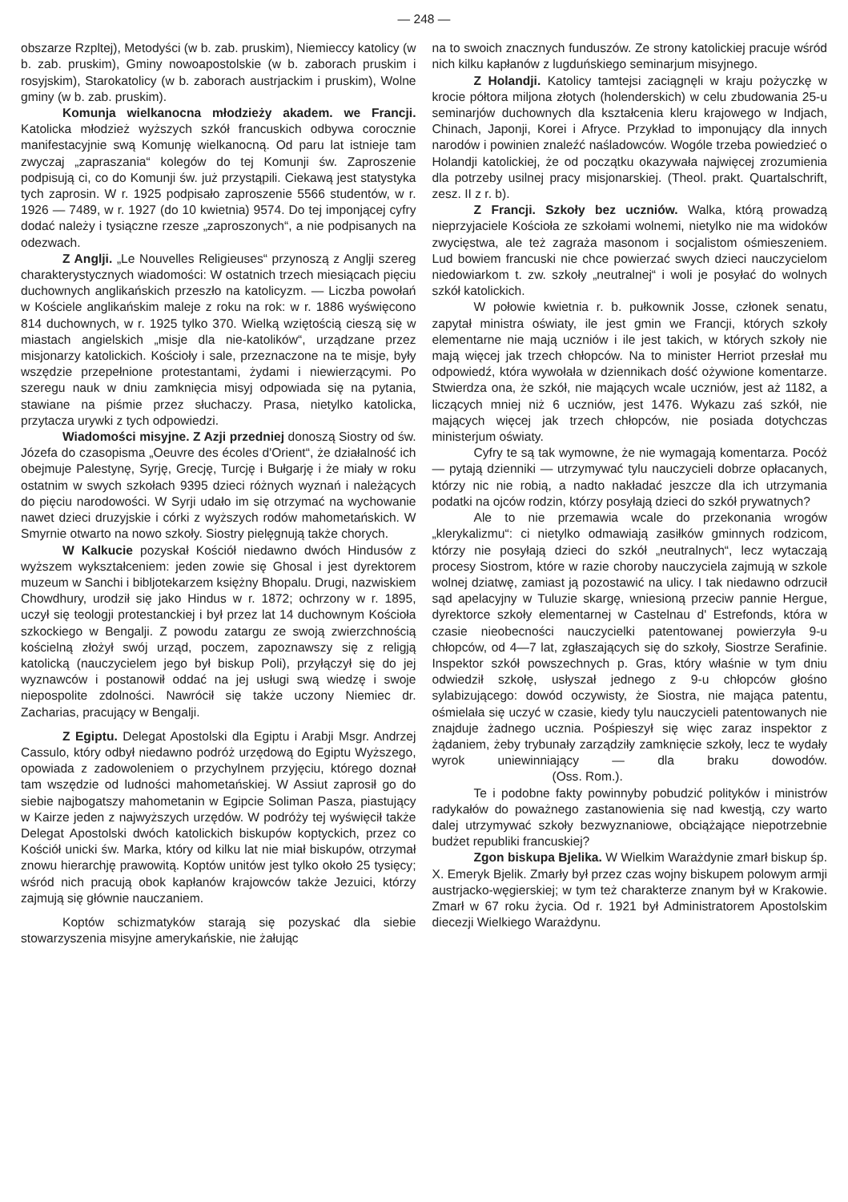— 248 —
obszarze Rzpltej), Metodyści (w b. zab. pruskim), Niemieccy katolicy (w b. zab. pruskim), Gminy nowoapostolskie (w b. zaborach pruskim i rosyjskim), Starokatolicy (w b. zaborach austrjackim i pruskim), Wolne gminy (w b. zab. pruskim).
Komunja wielkanocna młodzieży akadem. we Francji. Katolicka młodzież wyższych szkół francuskich odbywa corocznie manifestacyjnie swą Komunję wielkanocną. Od paru lat istnieje tam zwyczaj „zapraszania“ kolegów do tej Komunji św. Zaproszenie podpisują ci, co do Komunji św. już przystąpili. Ciekawą jest statystyka tych zaprosin. W r. 1925 podpisało zaproszenie 5566 studentów, w r. 1926 — 7489, w r. 1927 (do 10 kwietnia) 9574. Do tej imponjącej cyfry dodać należy i tysiączne rzesze „zaproszonych“, a nie podpisanych na odezwach.
Z Anglji. „Le Nouvelles Religieuses“ przynoszą z Anglji szereg charakterystycznych wiadomości: W ostatnich trzech miesiącach pięciu duchownych anglikańskich przeszło na katolicyzm. — Liczba powołań w Kościele anglikańskim maleje z roku na rok: w r. 1886 wyświęcono 814 duchownych, w r. 1925 tylko 370. Wielką wziętością cieszą się w miastach angielskich „misje dla nie-katolików“, urządzane przez misjonarzy katolickich. Kościoły i sale, przeznaczone na te misje, były wszędzie przepełnione protestantami, żydami i niewierzącymi. Po szeregu nauk w dniu zamknięcia misyj odpowiada się na pytania, stawiane na piśmie przez słuchaczy. Prasa, nietylko katolicka, przytacza urywki z tych odpowiedzi.
Wiadomości misyjne. Z Azji przedniej donoszą Siostry od św. Józefa do czasopisma „Oeuvre des écoles d'Orient“, że działalność ich obejmuje Palestynę, Syrję, Grecję, Turcję i Bułgarję i że miały w roku ostatnim w swych szkołach 9395 dzieci różnych wyznań i należących do pięciu narodowości. W Syrji udało im się otrzymać na wychowanie nawet dzieci druzyjskie i córki z wyższych rodów mahometańskich. W Smyrnie otwarto na nowo szkoły. Siostry pielęgnują także chorych.
W Kalkucie pozyskał Kościół niedawno dwóch Hindusów z wyższem wykształceniem: jeden zowie się Ghosal i jest dyrektorem muzeum w Sanchi i bibljotekarzem księżny Bhopalu. Drugi, nazwiskiem Chowdhury, urodził się jako Hindus w r. 1872; ochrzony w r. 1895, uczył się teologji protestanckiej i był przez lat 14 duchownym Kościoła szkockiego w Bengalji. Z powodu zatargu ze swoją zwierzchnością kościelną złożył swój urząd, poczem, zapoznawszy się z religją katolicką (nauczycielem jego był biskup Poli), przyłączył się do jej wyznawców i postanowił oddać na jej usługi swą wiedzę i swoje niepospolite zdolności. Nawrócił się także uczony Niemiec dr. Zacharias, pracujący w Bengalji.
Z Egiptu. Delegat Apostolski dla Egiptu i Arabji Msgr. Andrzej Cassulo, który odbył niedawno podróż urzędową do Egiptu Wyższego, opowiada z zadowoleniem o przychylnem przyjęciu, którego doznał tam wszędzie od ludności mahometańskiej. W Assiut zaprosił go do siebie najbogatszy mahometanin w Egipcie Soliman Pasza, piastujący w Kairze jeden z najwyższych urzędów. W podróży tej wyświęcił także Delegat Apostolski dwóch katolickich biskupów koptyckich, przez co Kościół unicki św. Marka, który od kilku lat nie miał biskupów, otrzymał znowu hierarchję prawowitą. Koptów unitów jest tylko około 25 tysięcy; wśród nich pracują obok kapłanów krajowców także Jezuici, którzy zajmują się głównie nauczaniem.
Koptów schizmatyków starają się pozyskać dla siebie stowarzyszenia misyjne amerykańskie, nie żałując
na to swoich znacznych funduszów. Ze strony katolickiej pracuje wśród nich kilku kapłanów z lugduńskiego seminarjum misyjnego.
Z Holandji. Katolicy tamtejsi zaciągnęli w kraju pożyczkę w krocie półtora miljona złotych (holenderskich) w celu zbudowania 25-u seminarjów duchownych dla kształcenia kleru krajowego w Indjach, Chinach, Japonji, Korei i Afryce. Przykład to imponujący dla innych narodów i powinien znaleźć naśladowców. Wogóle trzeba powiedzieć o Holandji katolickiej, że od początku okazywała najwięcej zrozumienia dla potrzeby usilnej pracy misjonarskiej. (Theol. prakt. Quartalschrift, zesz. II z r. b).
Z Francji. Szkoły bez uczniów. Walka, którą prowadzą nieprzyjaciele Kościoła ze szkołami wolnemi, nietylko nie ma widoków zwycięstwa, ale też zagraża masonom i socjalistom ośmieszeniem. Lud bowiem francuski nie chce powierzać swych dzieci nauczycielom niedowiarkom t. zw. szkoły „neutralnej“ i woli je posyłać do wolnych szkół katolickich.
W połowie kwietnia r. b. pułkownik Josse, członek senatu, zapytał ministra oświaty, ile jest gmin we Francji, których szkoły elementarne nie mają uczniów i ile jest takich, w których szkoły nie mają więcej jak trzech chłopców. Na to minister Herriot przesłał mu odpowiedź, która wywołała w dziennikach dość ożywione komentarze. Stwierdza ona, że szkół, nie mających wcale uczniów, jest aż 1182, a liczących mniej niż 6 uczniów, jest 1476. Wykazu zaś szkół, nie mających więcej jak trzech chłopców, nie posiada dotychczas ministerjum oświaty.
Cyfry te są tak wymowne, że nie wymagają komentarza. Pocóż — pytają dzienniki — utrzymywać tylu nauczycieli dobrze opłacanych, którzy nic nie robią, a nadto nakładać jeszcze dla ich utrzymania podatki na ojców rodzin, którzy posyłają dzieci do szkół prywatnych?
Ale to nie przemawia wcale do przekonania wrogów „klerykalizmu“: ci nietylko odmawiają zasiłków gminnych rodzicom, którzy nie posyłają dzieci do szkół „neutralnych“, lecz wytaczają procesy Siostrom, które w razie choroby nauczyciela zajmują w szkole wolnej dziatwę, zamiast ją pozostawić na ulicy. I tak niedawno odrzucił sąd apelacyjny w Tuluzie skargę, wniesioną przeciw pannie Hergue, dyrektorce szkoły elementarnej w Castelnau d' Estrefonds, która w czasie nieobecności nauczycielki patentowanej powierzyła 9-u chłopców, od 4—7 lat, zgłaszających się do szkoły, Siostrze Serafinie. Inspektor szkół powszechnych p. Gras, który właśnie w tym dniu odwiedził szkołę, usłyszał jednego z 9-u chłopców głośno sylabizującego: dowód oczywisty, że Siostra, nie mająca patentu, ośmielała się uczyć w czasie, kiedy tylu nauczycieli patentowanych nie znajduje żadnego ucznia. Pośpieszył się więc zaraz inspektor z żądaniem, żeby trybunały zarządziły zamknięcie szkoły, lecz te wydały wyrok uniewinniający — dla braku dowodów. (Oss. Rom.).
Te i podobne fakty powinnyby pobudzić polityków i ministrów radykałów do poważnego zastanowienia się nad kwestją, czy warto dalej utrzymywać szkoły bezwyznaniowe, obciążające niepotrzebnie budżet republiki francuskiej?
Zgon biskupa Bjelika. W Wielkim Warażdynie zmarł biskup śp. X. Emeryk Bjelik. Zmarły był przez czas wojny biskupem polowym armji austrjacko-węgierskiej; w tym też charakterze znanym był w Krakowie. Zmarł w 67 roku życia. Od r. 1921 był Administratorem Apostolskim diecezji Wielkiego Warażdynu.